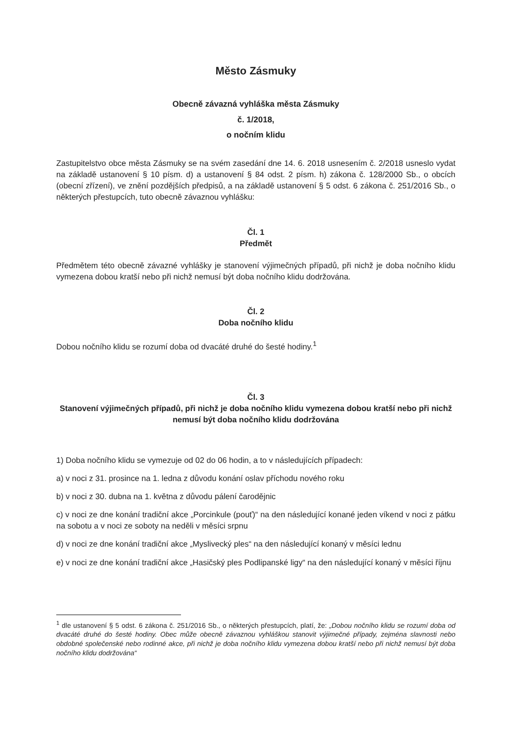Město Zásmuky
Obecně závazná vyhláška města Zásmuky
č. 1/2018,
o nočním klidu
Zastupitelstvo obce města Zásmuky se na svém zasedání dne 14. 6. 2018 usnesením č. 2/2018 usneslo vydat na základě ustanovení § 10 písm. d) a ustanovení § 84 odst. 2 písm. h) zákona č. 128/2000 Sb., o obcích (obecní zřízení), ve znění pozdějších předpisů, a na základě ustanovení § 5 odst. 6 zákona č. 251/2016 Sb., o některých přestupcích, tuto obecně závaznou vyhlášku:
Čl. 1
Předmět
Předmětem této obecně závazné vyhlášky je stanovení výjimečných případů, při nichž je doba nočního klidu vymezena dobou kratší nebo při nichž nemusí být doba nočního klidu dodržována.
Čl. 2
Doba nočního klidu
Dobou nočního klidu se rozumí doba od dvacáté druhé do šesté hodiny.<sup>1</sup>
Čl. 3
Stanovení výjimečných případů, při nichž je doba nočního klidu vymezena dobou kratší nebo při nichž nemusí být doba nočního klidu dodržována
1) Doba nočního klidu se vymezuje od 02 do 06 hodin, a to v následujících případech:
a) v noci z 31. prosince na 1. ledna z důvodu konání oslav příchodu nového roku
b) v noci z 30. dubna na 1. května z důvodu pálení čarodějnic
c) v noci ze dne konání tradiční akce „Porcinkule (pouť)“ na den následující konané jeden víkend v noci z pátku na sobotu a v noci ze soboty na neděli v měsíci srpnu
d) v noci ze dne konání tradiční akce „Myslivecký ples“ na den následující konaný v měsíci lednu
e) v noci ze dne konání tradiční akce „Hasičský ples Podlipanské ligy“ na den následující konaný v měsíci říjnu
<sup>1</sup> dle ustanovení § 5 odst. 6 zákona č. 251/2016 Sb., o některých přestupcích, platí, že: „Dobou nočního klidu se rozumí doba od dvacáté druhé do šesté hodiny. Obec může obecně závaznou vyhláškou stanovit výjimečné případy, zejména slavnosti nebo obdobné společenské nebo rodinné akce, při nichž je doba nočního klidu vymezena dobou kratší nebo při nichž nemusí být doba nočního klidu dodržována“